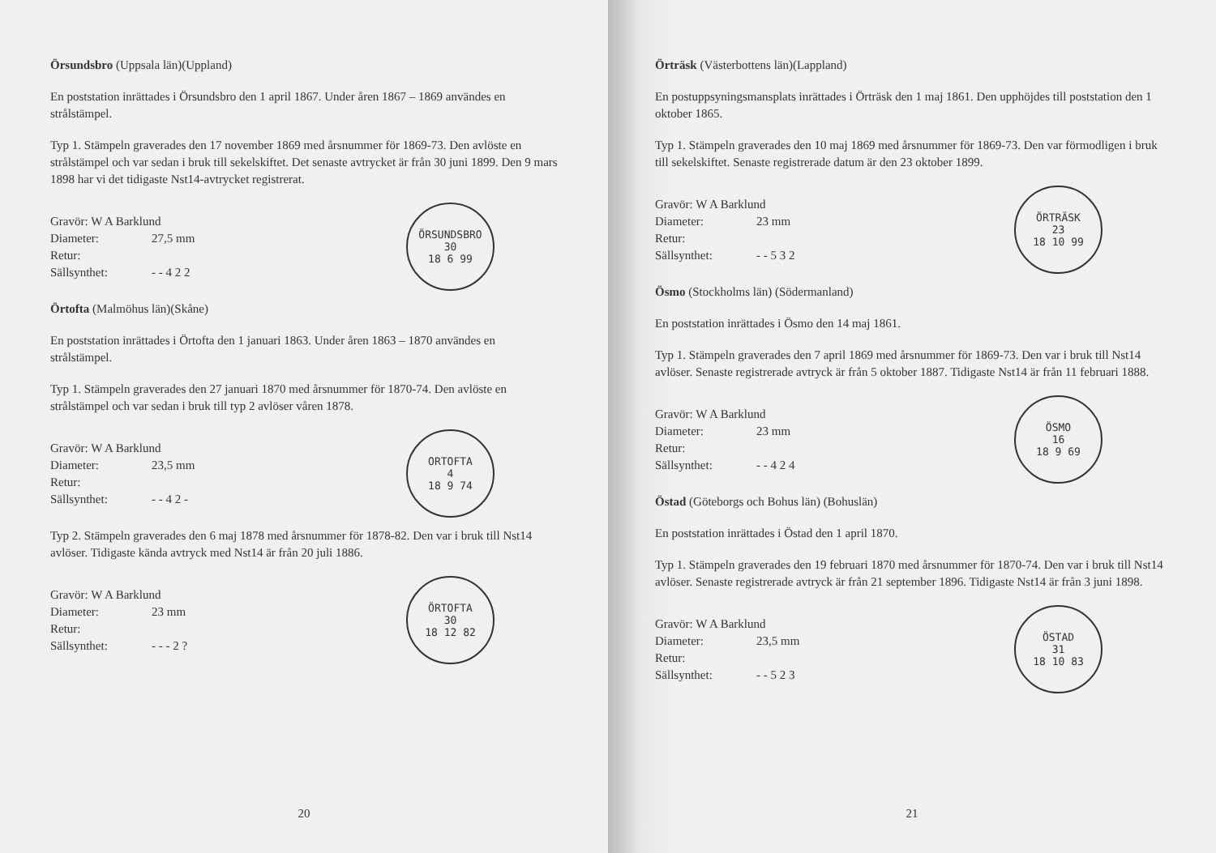Örsundsbro (Uppsala län)(Uppland)
En poststation inrättades i Örsundsbro den 1 april 1867. Under åren 1867 – 1869 användes en strålstämpel.
Typ 1. Stämpeln graverades den 17 november 1869 med årsnummer för 1869-73. Den avlöste en strålstämpel och var sedan i bruk till sekelskiftet. Det senaste avtrycket är från 30 juni 1899. Den 9 mars 1898 har vi det tidigaste Nst14-avtrycket registrerat.
Gravör: W A Barklund
Diameter: 27,5 mm
Retur:
Sällsynthet: - - 4 2 2
ÖRSUNDSBRO
30
18 6 99
Örtofta (Malmöhus län)(Skåne)
En poststation inrättades i Örtofta den 1 januari 1863. Under åren 1863 – 1870 användes en strålstämpel.
Typ 1. Stämpeln graverades den 27 januari 1870 med årsnummer för 1870-74. Den avlöste en strålstämpel och var sedan i bruk till typ 2 avlöser våren 1878.
Gravör: W A Barklund
Diameter: 23,5 mm
Retur:
Sällsynthet: - - 4 2 -
ORTOFTA
4
18 9 74
Typ 2. Stämpeln graverades den 6 maj 1878 med årsnummer för 1878-82. Den var i bruk till Nst14 avlöser. Tidigaste kända avtryck med Nst14 är från 20 juli 1886.
Gravör: W A Barklund
Diameter: 23 mm
Retur:
Sällsynthet: - - - 2 ?
ÖRTOFTA
30
18 12 82
20
Örträsk (Västerbottens län)(Lappland)
En postuppsyningsmansplats inrättades i Örträsk den 1 maj 1861. Den upphöjdes till poststation den 1 oktober 1865.
Typ 1. Stämpeln graverades den 10 maj 1869 med årsnummer för 1869-73. Den var förmodligen i bruk till sekelskiftet. Senaste registrerade datum är den 23 oktober 1899.
Gravör: W A Barklund
Diameter: 23 mm
Retur:
Sällsynthet: - - 5 3 2
ÖRTRÄSK
23
18 10 99
Ösmo (Stockholms län) (Södermanland)
En poststation inrättades i Ösmo den 14 maj 1861.
Typ 1. Stämpeln graverades den 7 april 1869 med årsnummer för 1869-73. Den var i bruk till Nst14 avlöser. Senaste registrerade avtryck är från 5 oktober 1887. Tidigaste Nst14 är från 11 februari 1888.
Gravör: W A Barklund
Diameter: 23 mm
Retur:
Sällsynthet: - - 4 2 4
ÖSMO
16
18 9 69
Östad (Göteborgs och Bohus län) (Bohuslän)
En poststation inrättades i Östad den 1 april 1870.
Typ 1. Stämpeln graverades den 19 februari 1870 med årsnummer för 1870-74. Den var i bruk till Nst14 avlöser. Senaste registrerade avtryck är från 21 september 1896. Tidigaste Nst14 är från 3 juni 1898.
Gravör: W A Barklund
Diameter: 23,5 mm
Retur:
Sällsynthet: - - 5 2 3
ÖSTAD
31
18 10 83
21